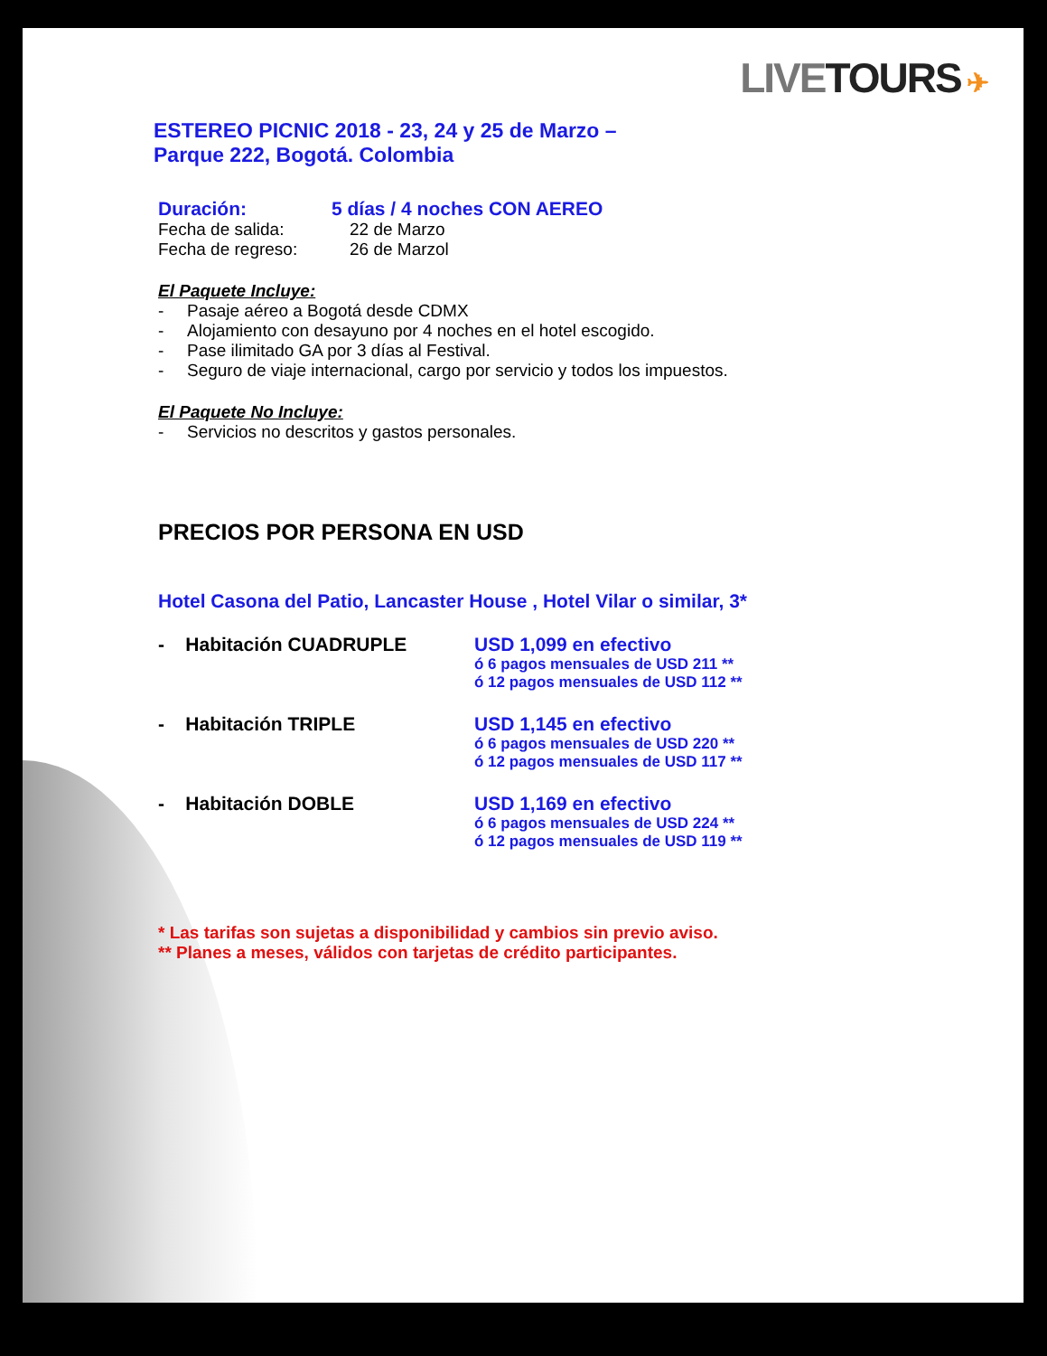LIVE TOURS ✈
ESTEREO PICNIC 2018 - 23, 24 y 25 de Marzo –
Parque 222, Bogotá. Colombia
Duración: 5 días / 4 noches CON AEREO
Fecha de salida: 22 de Marzo
Fecha de regreso: 26 de Marzol
El Paquete Incluye:
- Pasaje aéreo a Bogotá desde CDMX
- Alojamiento con desayuno por 4 noches en el hotel escogido.
- Pase ilimitado GA por 3 días al Festival.
- Seguro de viaje internacional, cargo por servicio y todos los impuestos.
El Paquete No Incluye:
- Servicios no descritos y gastos personales.
PRECIOS POR PERSONA EN USD
Hotel Casona del Patio, Lancaster House , Hotel Vilar o similar, 3*
- Habitación CUADRUPLE USD 1,099 en efectivo
ó 6 pagos mensuales de USD 211 **
ó 12 pagos mensuales de USD 112 **
- Habitación TRIPLE USD 1,145 en efectivo
ó 6 pagos mensuales de USD 220 **
ó 12 pagos mensuales de USD 117 **
- Habitación DOBLE USD 1,169 en efectivo
ó 6 pagos mensuales de USD 224 **
ó 12 pagos mensuales de USD 119 **
* Las tarifas son sujetas a disponibilidad y cambios sin previo aviso.
** Planes a meses, válidos con tarjetas de crédito participantes.